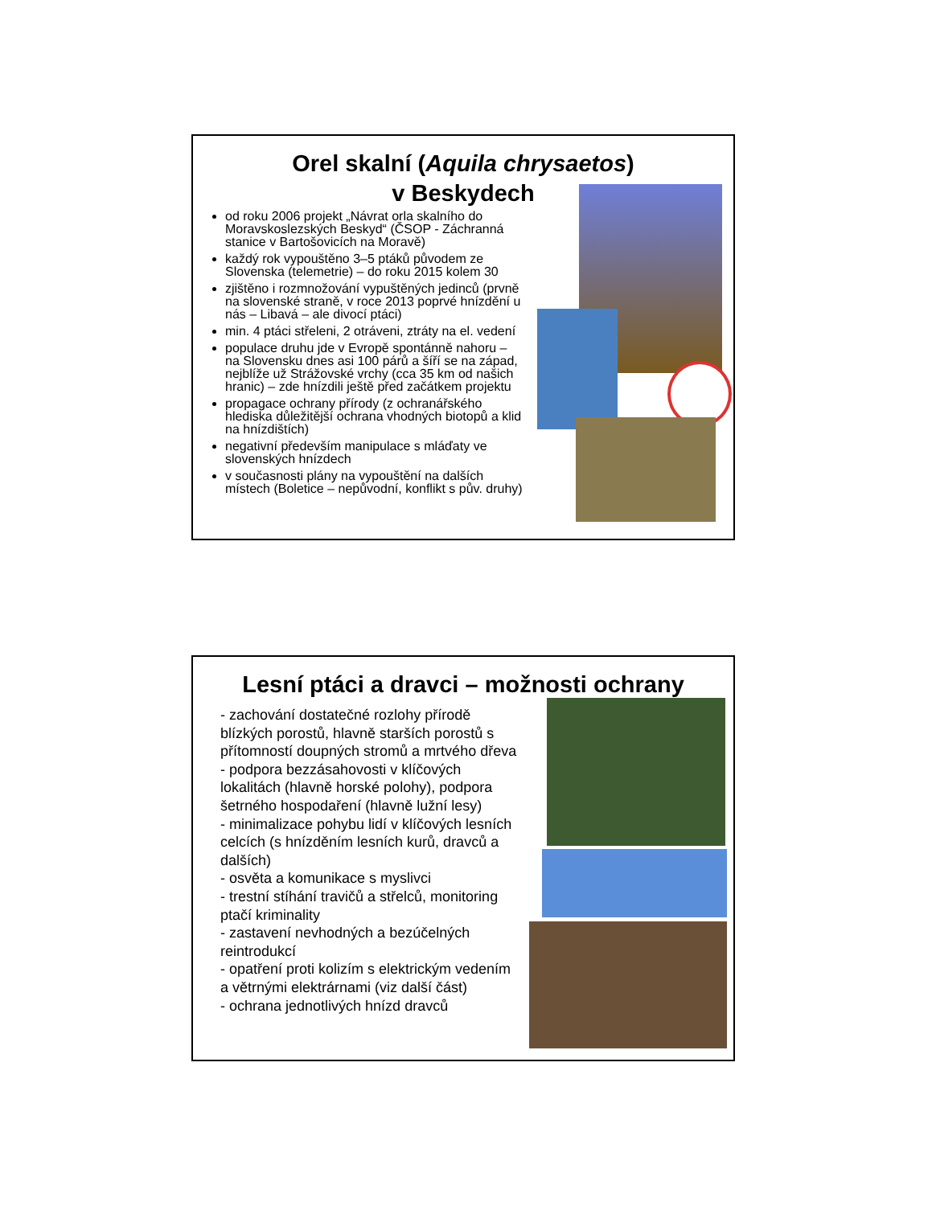Orel skalní (Aquila chrysaetos)
v Beskydech
od roku 2006 projekt „Návrat orla skalního do Moravskoslezských Beskyd“ (ČSOP - Záchranná stanice v Bartošovicích na Moravě)
každý rok vypouštěno 3–5 ptáků původem ze Slovenska (telemetrie) – do roku 2015 kolem 30
zjištěno i rozmnožování vypuštěných jedinců (prvně na slovenské straně, v roce 2013 poprvé hnízdění u nás – Libavá – ale divocí ptáci)
min. 4 ptáci střeleni, 2 otráveni, ztráty na el. vedení
populace druhu jde v Evropě spontánně nahoru – na Slovensku dnes asi 100 párů a šíří se na západ, nejblíže už Strážovské vrchy (cca 35 km od našich hranic) – zde hnízdili ještě před začátkem projektu
propagace ochrany přírody (z ochranářského hlediska důležitější ochrana vhodných biotopů a klid na hnízdištích)
negativní především manipulace s mláďaty ve slovenských hnízdech
v současnosti plány na vypouštění na dalších místech (Boletice – nepůvodní, konflikt s pův. druhy)
Lesní ptáci a dravci – možnosti ochrany
- zachování dostatečné rozlohy přírodě blízkých porostů, hlavně starších porostů s přítomností doupných stromů a mrtvého dřeva
- podpora bezzásahovosti v klíčových lokalitách (hlavně horské polohy), podpora šetrného hospodaření (hlavně lužní lesy)
- minimalizace pohybu lidí v klíčových lesních celcích (s hnízděním lesních kurů, dravců a dalších)
- osvěta a komunikace s myslivci
- trestní stíhání travičů a střelců, monitoring ptačí kriminality
- zastavení nevhodných a bezúčelných reintrodukcí
- opatření proti kolizím s elektrickým vedením a větrnými elektrárnami (viz další část)
- ochrana jednotlivých hnízd dravců